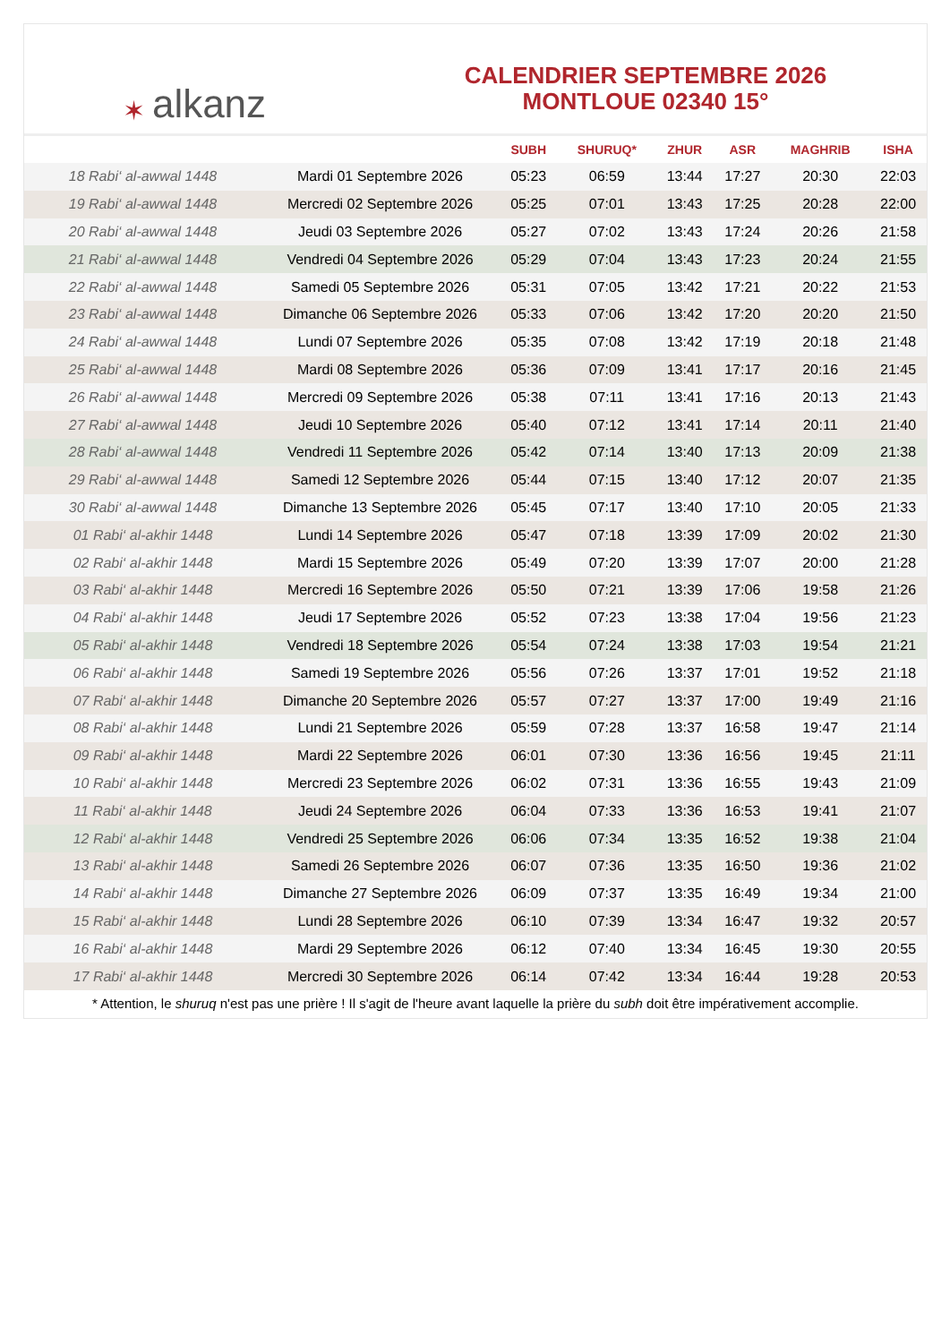✶ alkanz
CALENDRIER SEPTEMBRE 2026
MONTLOUE 02340 15°
| | | SUBH | SHURUQ* | ZHUR | ASR | MAGHRIB | ISHA |
| --- | --- | --- | --- | --- | --- | --- | --- |
| 18 Rabi‘ al-awwal 1448 | Mardi 01 Septembre 2026 | 05:23 | 06:59 | 13:44 | 17:27 | 20:30 | 22:03 |
| 19 Rabi‘ al-awwal 1448 | Mercredi 02 Septembre 2026 | 05:25 | 07:01 | 13:43 | 17:25 | 20:28 | 22:00 |
| 20 Rabi‘ al-awwal 1448 | Jeudi 03 Septembre 2026 | 05:27 | 07:02 | 13:43 | 17:24 | 20:26 | 21:58 |
| 21 Rabi‘ al-awwal 1448 | Vendredi 04 Septembre 2026 | 05:29 | 07:04 | 13:43 | 17:23 | 20:24 | 21:55 |
| 22 Rabi‘ al-awwal 1448 | Samedi 05 Septembre 2026 | 05:31 | 07:05 | 13:42 | 17:21 | 20:22 | 21:53 |
| 23 Rabi‘ al-awwal 1448 | Dimanche 06 Septembre 2026 | 05:33 | 07:06 | 13:42 | 17:20 | 20:20 | 21:50 |
| 24 Rabi‘ al-awwal 1448 | Lundi 07 Septembre 2026 | 05:35 | 07:08 | 13:42 | 17:19 | 20:18 | 21:48 |
| 25 Rabi‘ al-awwal 1448 | Mardi 08 Septembre 2026 | 05:36 | 07:09 | 13:41 | 17:17 | 20:16 | 21:45 |
| 26 Rabi‘ al-awwal 1448 | Mercredi 09 Septembre 2026 | 05:38 | 07:11 | 13:41 | 17:16 | 20:13 | 21:43 |
| 27 Rabi‘ al-awwal 1448 | Jeudi 10 Septembre 2026 | 05:40 | 07:12 | 13:41 | 17:14 | 20:11 | 21:40 |
| 28 Rabi‘ al-awwal 1448 | Vendredi 11 Septembre 2026 | 05:42 | 07:14 | 13:40 | 17:13 | 20:09 | 21:38 |
| 29 Rabi‘ al-awwal 1448 | Samedi 12 Septembre 2026 | 05:44 | 07:15 | 13:40 | 17:12 | 20:07 | 21:35 |
| 30 Rabi‘ al-awwal 1448 | Dimanche 13 Septembre 2026 | 05:45 | 07:17 | 13:40 | 17:10 | 20:05 | 21:33 |
| 01 Rabi‘ al-akhir 1448 | Lundi 14 Septembre 2026 | 05:47 | 07:18 | 13:39 | 17:09 | 20:02 | 21:30 |
| 02 Rabi‘ al-akhir 1448 | Mardi 15 Septembre 2026 | 05:49 | 07:20 | 13:39 | 17:07 | 20:00 | 21:28 |
| 03 Rabi‘ al-akhir 1448 | Mercredi 16 Septembre 2026 | 05:50 | 07:21 | 13:39 | 17:06 | 19:58 | 21:26 |
| 04 Rabi‘ al-akhir 1448 | Jeudi 17 Septembre 2026 | 05:52 | 07:23 | 13:38 | 17:04 | 19:56 | 21:23 |
| 05 Rabi‘ al-akhir 1448 | Vendredi 18 Septembre 2026 | 05:54 | 07:24 | 13:38 | 17:03 | 19:54 | 21:21 |
| 06 Rabi‘ al-akhir 1448 | Samedi 19 Septembre 2026 | 05:56 | 07:26 | 13:37 | 17:01 | 19:52 | 21:18 |
| 07 Rabi‘ al-akhir 1448 | Dimanche 20 Septembre 2026 | 05:57 | 07:27 | 13:37 | 17:00 | 19:49 | 21:16 |
| 08 Rabi‘ al-akhir 1448 | Lundi 21 Septembre 2026 | 05:59 | 07:28 | 13:37 | 16:58 | 19:47 | 21:14 |
| 09 Rabi‘ al-akhir 1448 | Mardi 22 Septembre 2026 | 06:01 | 07:30 | 13:36 | 16:56 | 19:45 | 21:11 |
| 10 Rabi‘ al-akhir 1448 | Mercredi 23 Septembre 2026 | 06:02 | 07:31 | 13:36 | 16:55 | 19:43 | 21:09 |
| 11 Rabi‘ al-akhir 1448 | Jeudi 24 Septembre 2026 | 06:04 | 07:33 | 13:36 | 16:53 | 19:41 | 21:07 |
| 12 Rabi‘ al-akhir 1448 | Vendredi 25 Septembre 2026 | 06:06 | 07:34 | 13:35 | 16:52 | 19:38 | 21:04 |
| 13 Rabi‘ al-akhir 1448 | Samedi 26 Septembre 2026 | 06:07 | 07:36 | 13:35 | 16:50 | 19:36 | 21:02 |
| 14 Rabi‘ al-akhir 1448 | Dimanche 27 Septembre 2026 | 06:09 | 07:37 | 13:35 | 16:49 | 19:34 | 21:00 |
| 15 Rabi‘ al-akhir 1448 | Lundi 28 Septembre 2026 | 06:10 | 07:39 | 13:34 | 16:47 | 19:32 | 20:57 |
| 16 Rabi‘ al-akhir 1448 | Mardi 29 Septembre 2026 | 06:12 | 07:40 | 13:34 | 16:45 | 19:30 | 20:55 |
| 17 Rabi‘ al-akhir 1448 | Mercredi 30 Septembre 2026 | 06:14 | 07:42 | 13:34 | 16:44 | 19:28 | 20:53 |
* Attention, le shuruq n'est pas une prière ! Il s'agit de l'heure avant laquelle la prière du subh doit être impérativement accomplie.